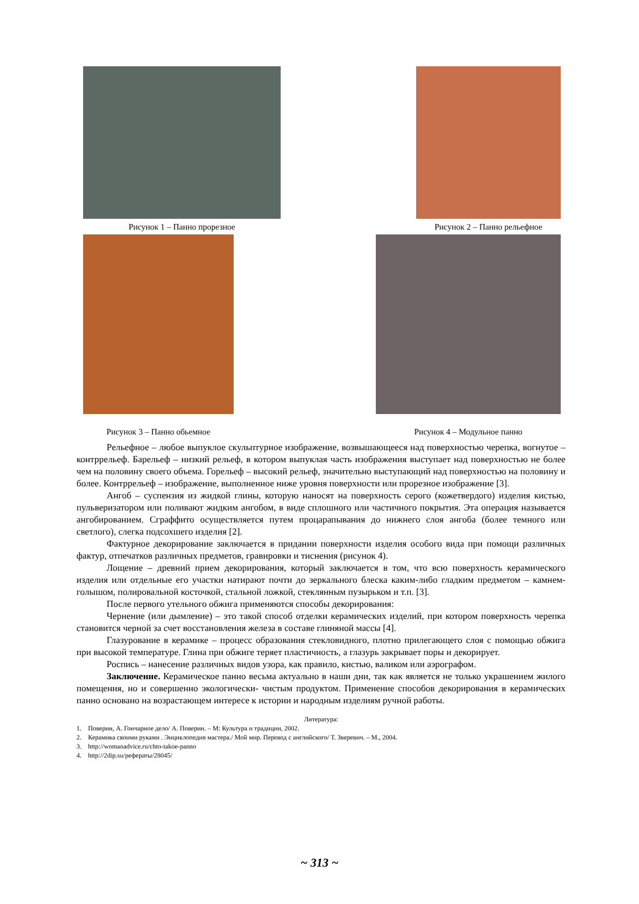Рисунок 1 – Панно прорезное Рисунок 2 – Панно рельефное
Рисунок 3 – Панно обьемное Рисунок 4 – Модульное панно
Рельефное – любое выпуклое скульптурное изображение, возвышающееся над поверхностью черепка, вогнутое – контррельеф. Барельеф – низкий рельеф, в котором выпуклая часть изображения выступает над поверхностью не более чем на половину своего объема. Горельеф – высокий рельеф, значительно выступающий над поверхностью на половину и более. Контррельеф – изображение, выполненное ниже уровня поверхности или прорезное изображение [3].
Ангоб – суспензия из жидкой глины, которую наносят на поверхность серого (кожетвердого) изделия кистью, пульверизатором или поливают жидким ангобом, в виде сплошного или частичного покрытия. Эта операция называется ангобированием. Сграффито осуществляется путем процарапывания до нижнего слоя ангоба (более темного или светлого), слегка подсохшего изделия [2].
Фактурное декорирование заключается в придании поверхности изделия особого вида при помощи различных фактур, отпечатков различных предметов, гравировки и тиснения (рисунок 4).
Лощение – древний прием декорирования, который заключается в том, что всю поверхность керамического изделия или отдельные его участки натирают почти до зеркального блеска каким-либо гладким предметом – камнем-голышом, полировальной косточкой, стальной ложкой, стеклянным пузырьком и т.п. [3].
После первого утельного обжига применяются способы декорирования:
Чернение (или дымление) – это такой способ отделки керамических изделий, при котором поверхность черепка становится черной за счет восстановления железа в составе глиняной массы [4].
Глазурование в керамике – процесс образования стекловидного, плотно прилегающего слоя с помощью обжига при высокой температуре. Глина при обжиге теряет пластичность, а глазурь закрывает поры и декорирует.
Роспись – нанесение различных видов узора, как правило, кистью, валиком или аэрографом.
Заключение. Керамическое панно весьма актуально в наши дни, так как является не только украшением жилого помещения, но и совершенно экологически- чистым продуктом. Применение способов декорирования в керамических панно основано на возрастающем интересе к истории и народным изделиям ручной работы.
Литература:
1. Поверин, А. Гончарное дело/ А. Поверин. – М: Культура и традиции, 2002.
2. Керамика своими руками . Энциклопедия мастера./ Мой мир. Перевод с английского/ Т. Зверевич. – М., 2004.
3. http://womanadvice.ru/chto-takoe-panno
4. http://2dip.su/рефераты/28045/
~ 313 ~